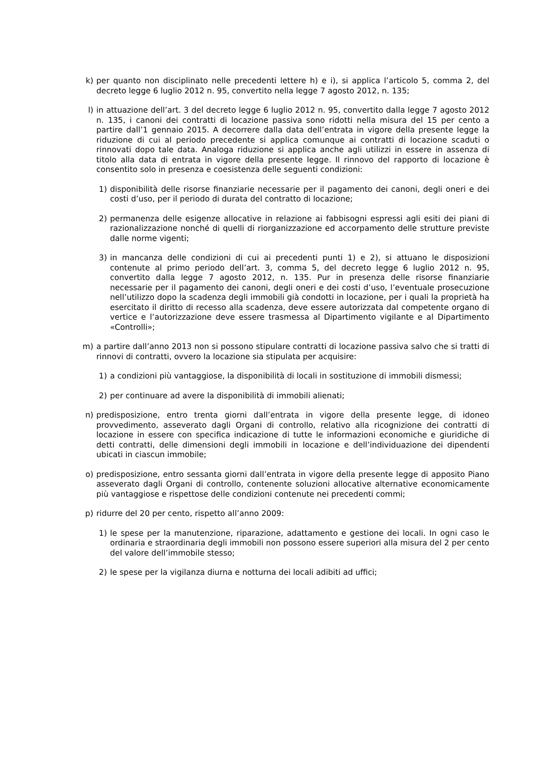k) per quanto non disciplinato nelle precedenti lettere h) e i), si applica l’articolo 5, comma 2, del decreto legge 6 luglio 2012 n. 95, convertito nella legge 7 agosto 2012, n. 135;
l) in attuazione dell’art. 3 del decreto legge 6 luglio 2012 n. 95, convertito dalla legge 7 agosto 2012 n. 135, i canoni dei contratti di locazione passiva sono ridotti nella misura del 15 per cento a partire dall’1 gennaio 2015. A decorrere dalla data dell’entrata in vigore della presente legge la riduzione di cui al periodo precedente si applica comunque ai contratti di locazione scaduti o rinnovati dopo tale data. Analoga riduzione si applica anche agli utilizzi in essere in assenza di titolo alla data di entrata in vigore della presente legge. Il rinnovo del rapporto di locazione è consentito solo in presenza e coesistenza delle seguenti condizioni:
1) disponibilità delle risorse finanziarie necessarie per il pagamento dei canoni, degli oneri e dei costi d’uso, per il periodo di durata del contratto di locazione;
2) permanenza delle esigenze allocative in relazione ai fabbisogni espressi agli esiti dei piani di razionalizzazione nonché di quelli di riorganizzazione ed accorpamento delle strutture previste dalle norme vigenti;
3) in mancanza delle condizioni di cui ai precedenti punti 1) e 2), si attuano le disposizioni contenute al primo periodo dell’art. 3, comma 5, del decreto legge 6 luglio 2012 n. 95, convertito dalla legge 7 agosto 2012, n. 135. Pur in presenza delle risorse finanziarie necessarie per il pagamento dei canoni, degli oneri e dei costi d’uso, l’eventuale prosecuzione nell’utilizzo dopo la scadenza degli immobili già condotti in locazione, per i quali la proprietà ha esercitato il diritto di recesso alla scadenza, deve essere autorizzata dal competente organo di vertice e l’autorizzazione deve essere trasmessa al Dipartimento vigilante e al Dipartimento «Controlli»;
m) a partire dall’anno 2013 non si possono stipulare contratti di locazione passiva salvo che si tratti di rinnovi di contratti, ovvero la locazione sia stipulata per acquisire:
1) a condizioni più vantaggiose, la disponibilità di locali in sostituzione di immobili dismessi;
2) per continuare ad avere la disponibilità di immobili alienati;
n) predisposizione, entro trenta giorni dall’entrata in vigore della presente legge, di idoneo provvedimento, asseverato dagli Organi di controllo, relativo alla ricognizione dei contratti di locazione in essere con specifica indicazione di tutte le informazioni economiche e giuridiche di detti contratti, delle dimensioni degli immobili in locazione e dell’individuazione dei dipendenti ubicati in ciascun immobile;
o) predisposizione, entro sessanta giorni dall’entrata in vigore della presente legge di apposito Piano asseverato dagli Organi di controllo, contenente soluzioni allocative alternative economicamente più vantaggiose e rispettose delle condizioni contenute nei precedenti commi;
p) ridurre del 20 per cento, rispetto all’anno 2009:
1) le spese per la manutenzione, riparazione, adattamento e gestione dei locali. In ogni caso le ordinaria e straordinaria degli immobili non possono essere superiori alla misura del 2 per cento del valore dell’immobile stesso;
2) le spese per la vigilanza diurna e notturna dei locali adibiti ad uffici;